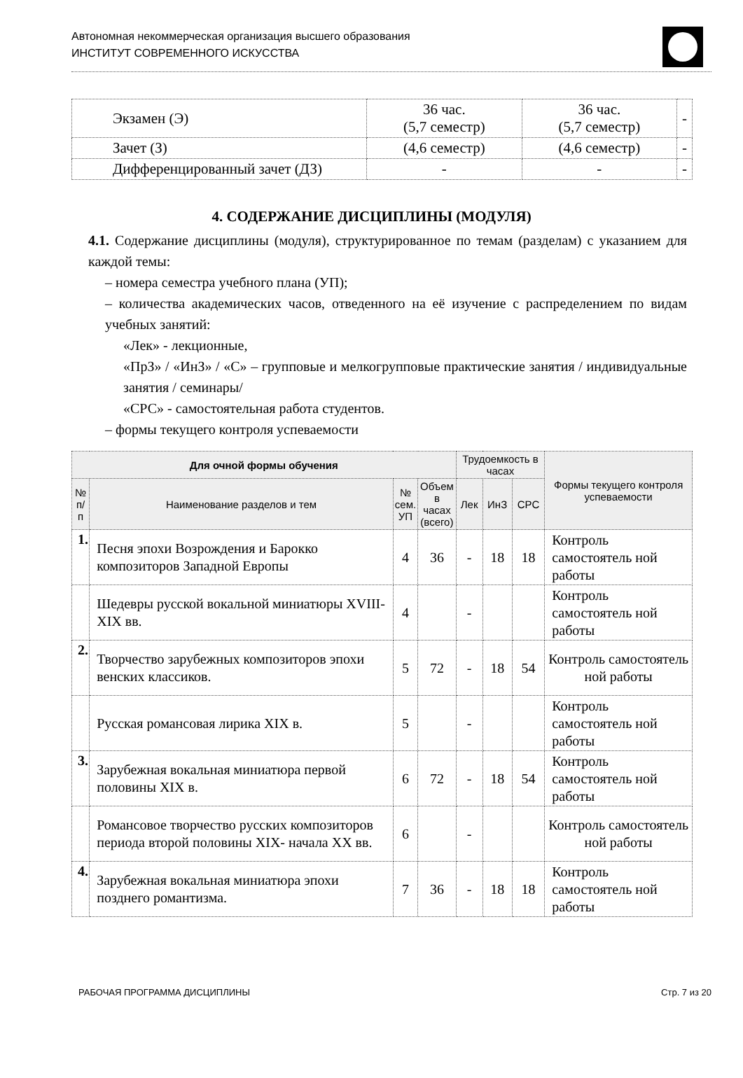Автономная некоммерческая организация высшего образования
ИНСТИТУТ СОВРЕМЕННОГО ИСКУССТВА
| Экзамен (Э) | 36 час. (5,7 семестр) | 36 час. (5,7 семестр) | - |
| Зачет (З) | (4,6 семестр) | (4,6 семестр) | - |
| Дифференцированный зачет (ДЗ) | - | - | - |
4. СОДЕРЖАНИЕ ДИСЦИПЛИНЫ (МОДУЛЯ)
4.1. Содержание дисциплины (модуля), структурированное по темам (разделам) с указанием для каждой темы:
– номера семестра учебного плана (УП);
– количества академических часов, отведенного на её изучение с распределением по видам учебных занятий:
«Лек» - лекционные,
«ПрЗ» / «ИнЗ» / «С» – групповые и мелкогрупповые практические занятия / индивидуальные занятия / семинары/
«СРС» - самостоятельная работа студентов.
– формы текущего контроля успеваемости
| Для очной формы обучения | | | | Трудоемкость в часах | | | Формы текущего контроля успеваемости |
| --- | --- | --- | --- | --- | --- | --- | --- |
| № п/п | Наименование разделов и тем | № сем. УП | Объем в часах (всего) | Лек | ИнЗ | СРС | |
| 1. | Песня эпохи Возрождения и Барокко композиторов Западной Европы | 4 | 36 | - | 18 | 18 | Контроль самостоятель ной работы |
| | Шедевры русской вокальной миниатюры XVIII-XIX вв. | 4 | | - | | | Контроль самостоятель ной работы |
| 2. | Творчество зарубежных композиторов эпохи венских классиков. | 5 | 72 | - | 18 | 54 | Контроль самостоятель ной работы |
| | Русская романсовая лирика XIX в. | 5 | | - | | | Контроль самостоятель ной работы |
| 3. | Зарубежная вокальная миниатюра первой половины XIX в. | 6 | 72 | - | 18 | 54 | Контроль самостоятель ной работы |
| | Романсовое творчество русских композиторов периода второй половины XIX- начала XX вв. | 6 | | - | | | Контроль самостоятель ной работы |
| 4. | Зарубежная вокальная миниатюра эпохи позднего романтизма. | 7 | 36 | - | 18 | 18 | Контроль самостоятель ной работы |
РАБОЧАЯ ПРОГРАММА ДИСЦИПЛИНЫ Стр. 7 из 20